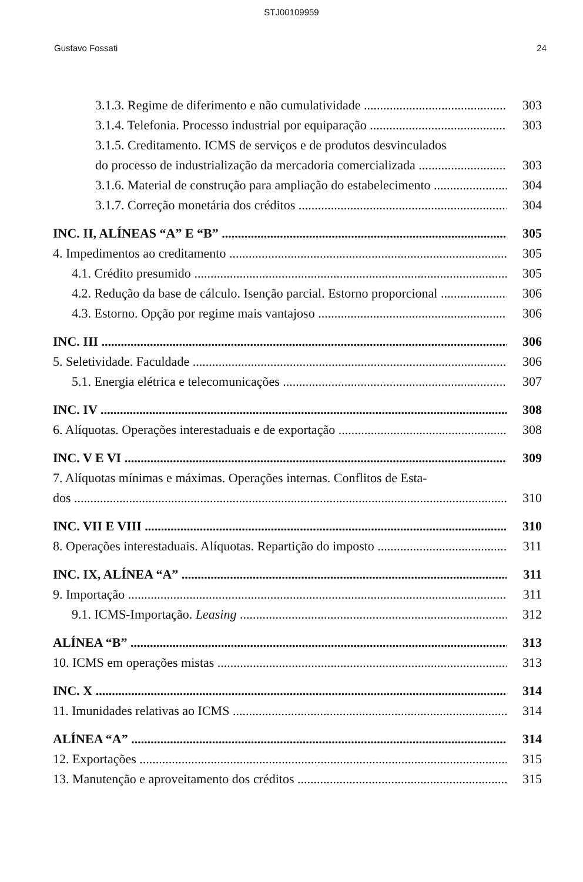STJ00109959
Gustavo Fossati 24
3.1.3. Regime de diferimento e não cumulatividade 303
3.1.4. Telefonia. Processo industrial por equiparação 303
3.1.5. Creditamento. ICMS de serviços e de produtos desvinculados
do processo de industrialização da mercadoria comercializada 303
3.1.6. Material de construção para ampliação do estabelecimento 304
3.1.7. Correção monetária dos créditos 304
INC. II, ALÍNEAS “A” E “B” 305
4. Impedimentos ao creditamento 305
4.1. Crédito presumido 305
4.2. Redução da base de cálculo. Isenção parcial. Estorno proporcional 306
4.3. Estorno. Opção por regime mais vantajoso 306
INC. III 306
5. Seletividade. Faculdade 306
5.1. Energia elétrica e telecomunicações 307
INC. IV 308
6. Alíquotas. Operações interestaduais e de exportação 308
INC. V E VI 309
7. Alíquotas mínimas e máximas. Operações internas. Conflitos de Esta-
dos 310
INC. VII E VIII 310
8. Operações interestaduais. Alíquotas. Repartição do imposto 311
INC. IX, ALÍNEA “A” 311
9. Importação 311
9.1. ICMS-Importação. Leasing 312
ALÍNEA “B” 313
10. ICMS em operações mistas 313
INC. X 314
11. Imunidades relativas ao ICMS 314
ALÍNEA “A” 314
12. Exportações 315
13. Manutenção e aproveitamento dos créditos 315